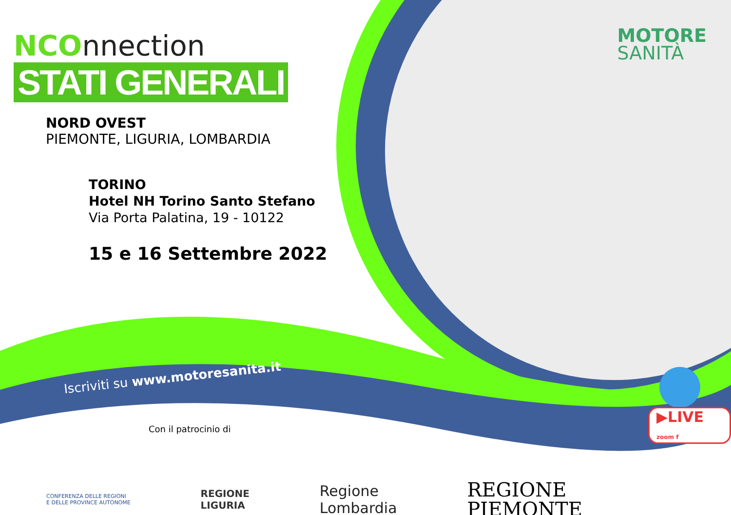NCOnnection
STATI GENERALI
NORD OVEST
PIEMONTE, LIGURIA, LOMBARDIA
TORINO
Hotel NH Torino Santo Stefano
Via Porta Palatina, 19 - 10122
15 e 16 Settembre 2022
MOTORE
SANITÀ
Iscriviti su www.motoresanita.it
▶LIVE zoom f
Con il patrocinio di
CONFERENZA DELLE REGIONI
E DELLE PROVINCE AUTONOME
REGIONE
LIGURIA
Regione
Lombardia
REGIONE
PIEMONTE